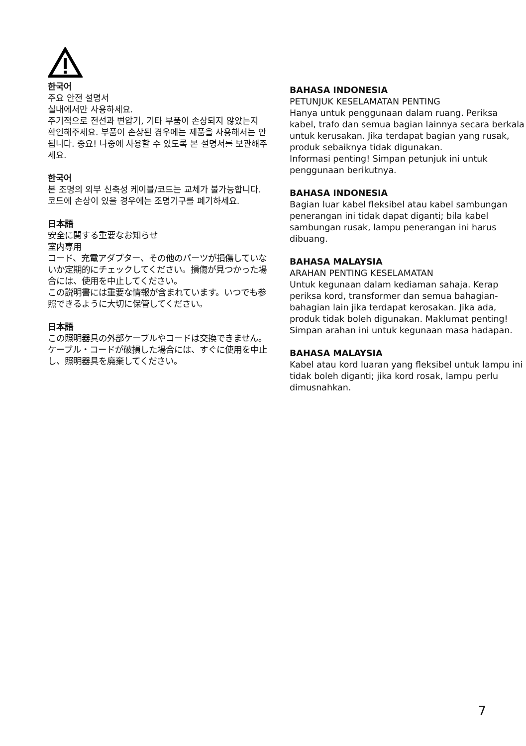한국어
주요 안전 설명서
실내에서만 사용하세요.
주기적으로 전선과 변압기, 기타 부품이 손상되지 않았는지 확인해주세요. 부품이 손상된 경우에는 제품을 사용해서는 안 됩니다. 중요! 나중에 사용할 수 있도록 본 설명서를 보관해주세요.
한국어
본 조명의 외부 신축성 케이블/코드는 교체가 불가능합니다. 코드에 손상이 있을 경우에는 조명기구를 폐기하세요.
日本語
安全に関する重要なお知らせ
室内専用
コード、充電アダプター、その他のパーツが損傷していないか定期的にチェックしてください。損傷が見つかった場合には、使用を中止してください。
この説明書には重要な情報が含まれています。いつでも参照できるように大切に保管してください。
日本語
この照明器具の外部ケーブルやコードは交換できません。ケーブル・コードが破損した場合には、すぐに使用を中止し、照明器具を廃棄してください。
BAHASA INDONESIA
PETUNJUK KESELAMATAN PENTING
Hanya untuk penggunaan dalam ruang. Periksa kabel, trafo dan semua bagian lainnya secara berkala untuk kerusakan. Jika terdapat bagian yang rusak, produk sebaiknya tidak digunakan.
Informasi penting! Simpan petunjuk ini untuk penggunaan berikutnya.
BAHASA INDONESIA
Bagian luar kabel fleksibel atau kabel sambungan penerangan ini tidak dapat diganti; bila kabel sambungan rusak, lampu penerangan ini harus dibuang.
BAHASA MALAYSIA
ARAHAN PENTING KESELAMATAN
Untuk kegunaan dalam kediaman sahaja. Kerap periksa kord, transformer dan semua bahagian-bahagian lain jika terdapat kerosakan. Jika ada, produk tidak boleh digunakan. Maklumat penting! Simpan arahan ini untuk kegunaan masa hadapan.
BAHASA MALAYSIA
Kabel atau kord luaran yang fleksibel untuk lampu ini tidak boleh diganti; jika kord rosak, lampu perlu dimusnahkan.
7